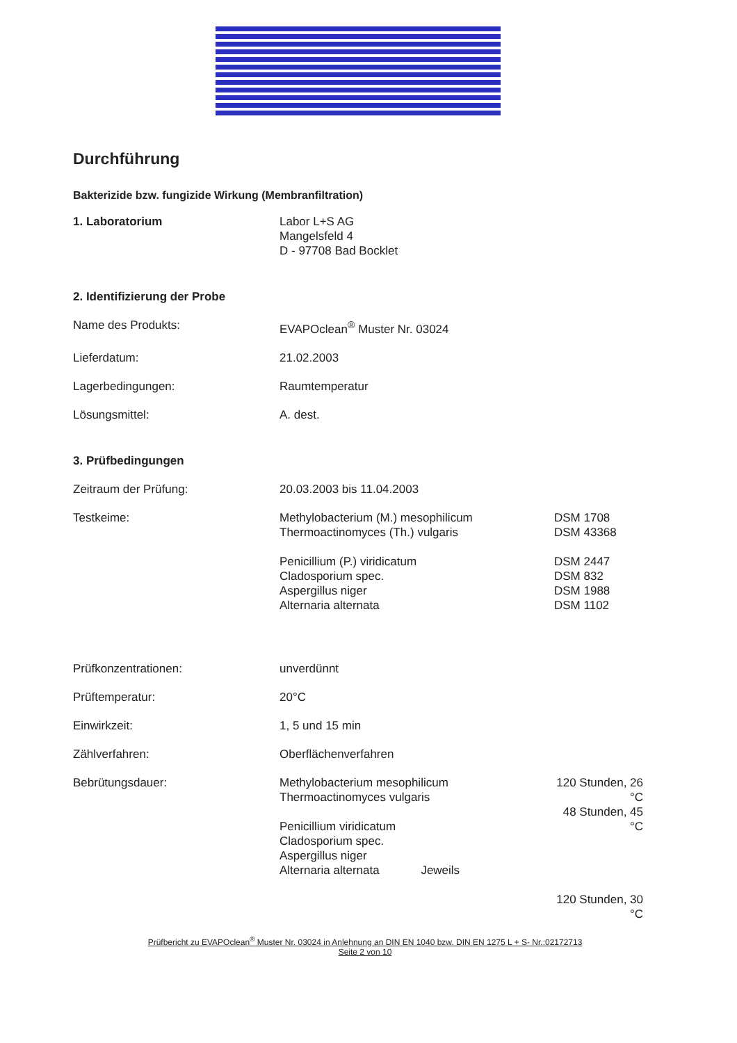Durchführung
Bakterizide bzw. fungizide Wirkung (Membranfiltration)
| 1. Laboratorium | Labor L+S AG Mangelsfeld 4 D - 97708 Bad Bocklet | |
| 2. Identifizierung der Probe | | |
| Name des Produkts: | EVAPOclean<sup>®</sup> Muster Nr. 03024 | |
| Lieferdatum: | 21.02.2003 | |
| Lagerbedingungen: | Raumtemperatur | |
| Lösungsmittel: | A. dest. | |
| 3. Prüfbedingungen | | |
| Zeitraum der Prüfung: | 20.03.2003 bis 11.04.2003 | |
| Testkeime: | Methylobacterium (M.) mesophilicum Thermoactinomyces (Th.) vulgaris Penicillium (P.) viridicatum Cladosporium spec. Aspergillus niger Alternaria alternata | DSM 1708 DSM 43368 DSM 2447 DSM 832 DSM 1988 DSM 1102 |
| Prüfkonzentrationen: | unverdünnt | |
| Prüftemperatur: | 20°C | |
| Einwirkzeit: | 1, 5 und 15 min | |
| Zählverfahren: | Oberflächenverfahren | |
| Bebrütungsdauer: | Methylobacterium mesophilicum Thermoactinomyces vulgaris Penicillium viridicatum Cladosporium spec. Aspergillus niger Alternaria alternata Jeweils | 120 Stunden, 26 °C 48 Stunden, 45 °C 120 Stunden, 30 °C |
Prüfbericht zu EVAPOclean<sup>®</sup> Muster Nr. 03024 in Anlehnung an DIN EN 1040 bzw. DIN EN 1275 L + S- Nr.:02172713
Seite 2 von 10